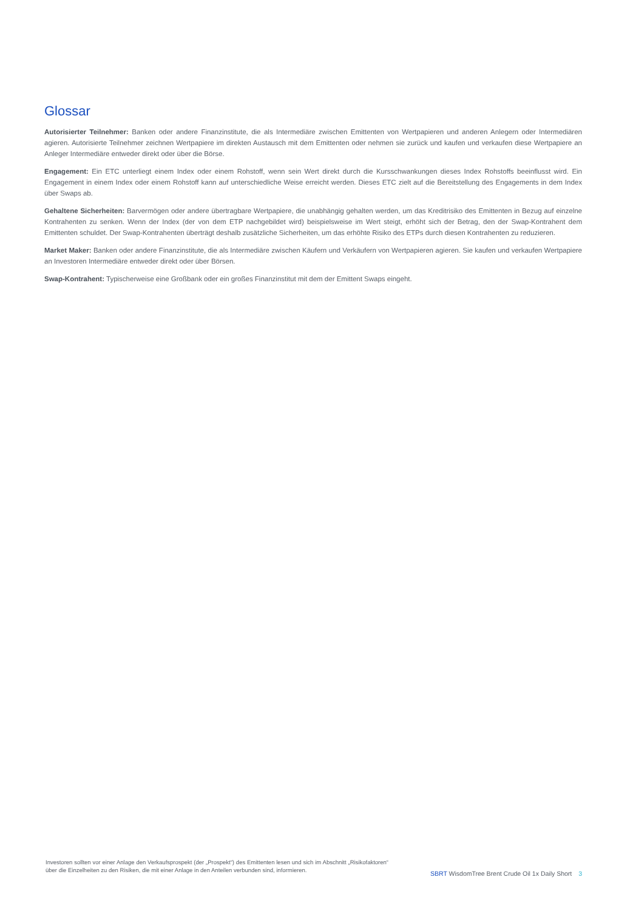Glossar
Autorisierter Teilnehmer: Banken oder andere Finanzinstitute, die als Intermediäre zwischen Emittenten von Wertpapieren und anderen Anlegern oder Intermediären agieren. Autorisierte Teilnehmer zeichnen Wertpapiere im direkten Austausch mit dem Emittenten oder nehmen sie zurück und kaufen und verkaufen diese Wertpapiere an Anleger Intermediäre entweder direkt oder über die Börse.
Engagement: Ein ETC unterliegt einem Index oder einem Rohstoff, wenn sein Wert direkt durch die Kursschwankungen dieses Index Rohstoffs beeinflusst wird. Ein Engagement in einem Index oder einem Rohstoff kann auf unterschiedliche Weise erreicht werden. Dieses ETC zielt auf die Bereitstellung des Engagements in dem Index über Swaps ab.
Gehaltene Sicherheiten: Barvermögen oder andere übertragbare Wertpapiere, die unabhängig gehalten werden, um das Kreditrisiko des Emittenten in Bezug auf einzelne Kontrahenten zu senken. Wenn der Index (der von dem ETP nachgebildet wird) beispielsweise im Wert steigt, erhöht sich der Betrag, den der Swap-Kontrahent dem Emittenten schuldet. Der Swap-Kontrahenten überträgt deshalb zusätzliche Sicherheiten, um das erhöhte Risiko des ETPs durch diesen Kontrahenten zu reduzieren.
Market Maker: Banken oder andere Finanzinstitute, die als Intermediäre zwischen Käufern und Verkäufern von Wertpapieren agieren. Sie kaufen und verkaufen Wertpapiere an Investoren Intermediäre entweder direkt oder über Börsen.
Swap-Kontrahent: Typischerweise eine Großbank oder ein großes Finanzinstitut mit dem der Emittent Swaps eingeht.
Investoren sollten vor einer Anlage den Verkaufsprospekt (der „Prospekt“) des Emittenten lesen und sich im Abschnitt „Risikofaktoren“ über die Einzelheiten zu den Risiken, die mit einer Anlage in den Anteilen verbunden sind, informieren.
SBRT WisdomTree Brent Crude Oil 1x Daily Short 3